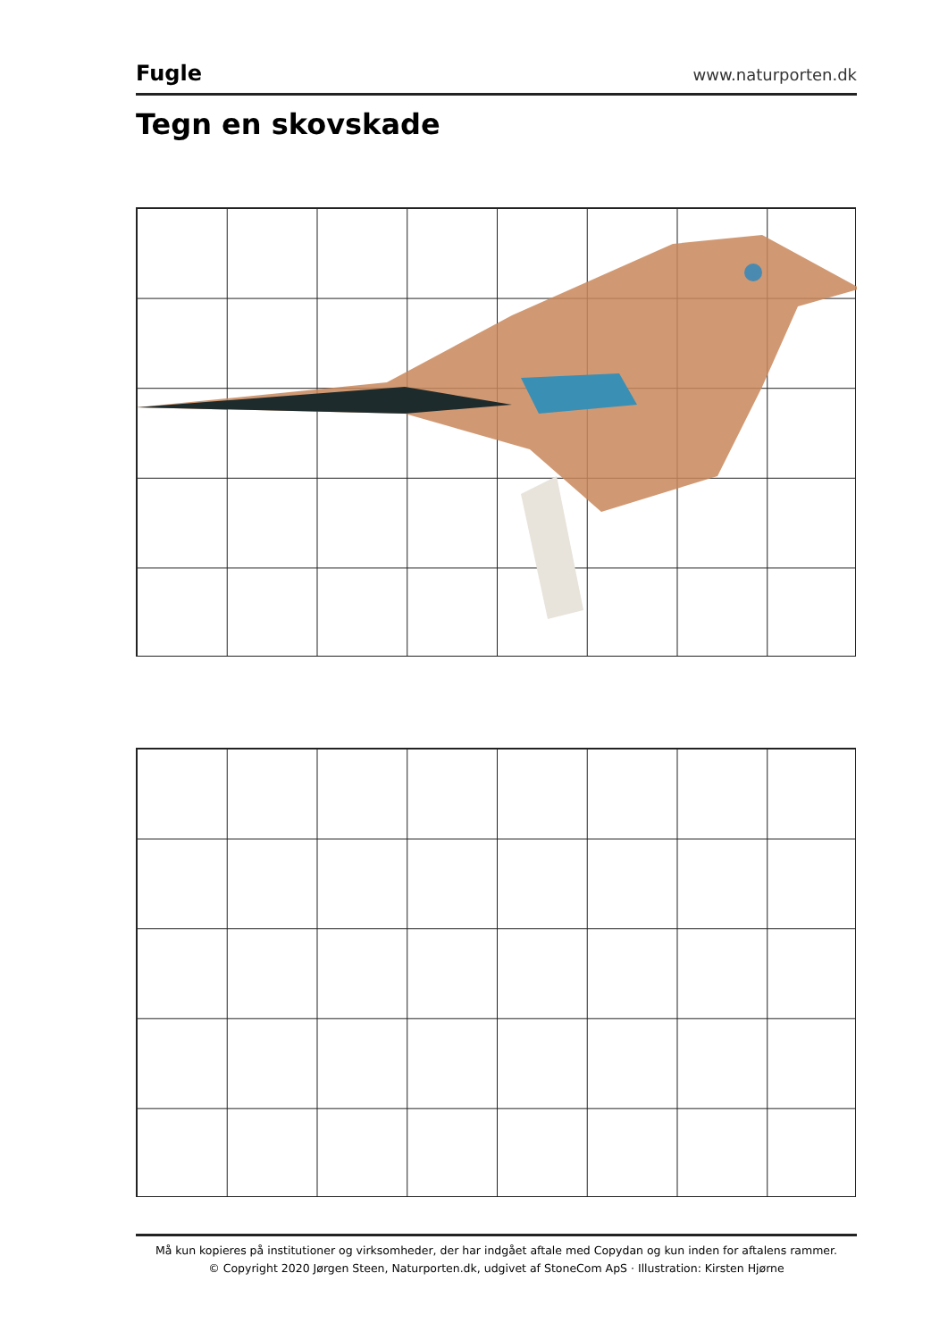Fugle
www.naturporten.dk
Tegn en skovskade
Må kun kopieres på institutioner og virksomheder, der har indgået aftale med Copydan og kun inden for aftalens rammer.
© Copyright 2020 Jørgen Steen, Naturporten.dk, udgivet af StoneCom ApS · Illustration: Kirsten Hjørne